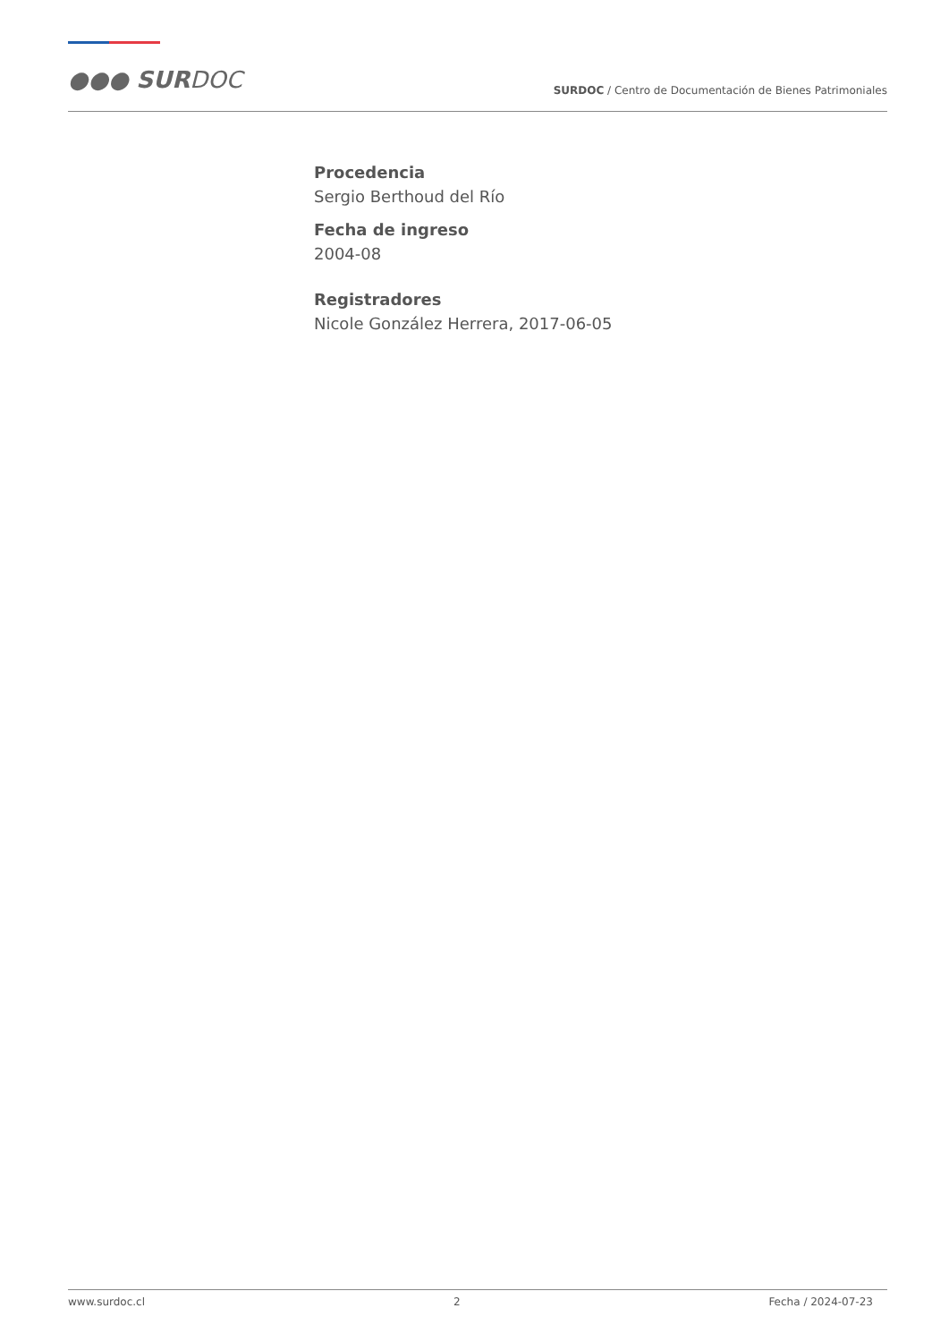●●● SURDOC
SURDOC / Centro de Documentación de Bienes Patrimoniales
Procedencia
Sergio Berthoud del Río
Fecha de ingreso
2004-08
Registradores
Nicole González Herrera, 2017-06-05
www.surdoc.cl 2 Fecha / 2024-07-23